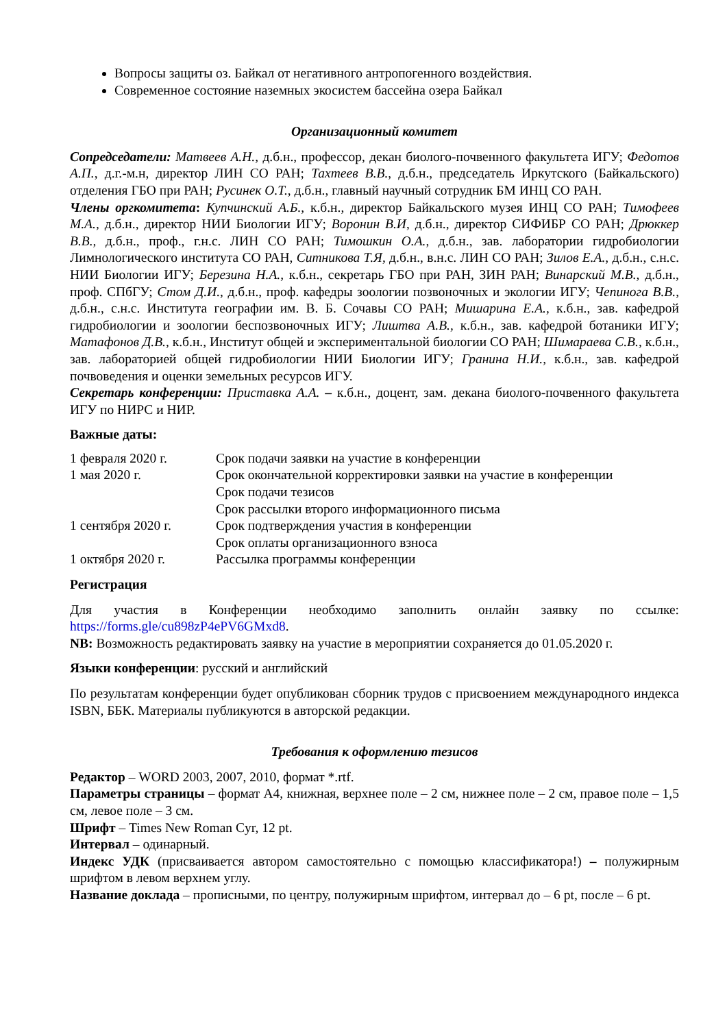Вопросы защиты оз. Байкал от негативного антропогенного воздействия.
Современное состояние наземных экосистем бассейна озера Байкал
Организационный комитет
Сопредседатели: Матвеев А.Н., д.б.н., профессор, декан биолого-почвенного факультета ИГУ; Федотов А.П., д.г.-м.н, директор ЛИН СО РАН; Тахтеев В.В., д.б.н., председатель Иркутского (Байкальского) отделения ГБО при РАН; Русинек О.Т., д.б.н., главный научный сотрудник БМ ИНЦ СО РАН.
Члены оргкомитета: Купчинский А.Б., к.б.н., директор Байкальского музея ИНЦ СО РАН; Тимофеев М.А., д.б.н., директор НИИ Биологии ИГУ; Воронин В.И, д.б.н., директор СИФИБР СО РАН; Дрюккер В.В., д.б.н., проф., г.н.с. ЛИН СО РАН; Тимошкин О.А., д.б.н., зав. лаборатории гидробиологии Лимнологического института СО РАН, Ситникова Т.Я, д.б.н., в.н.с. ЛИН СО РАН; Зилов Е.А., д.б.н., с.н.с. НИИ Биологии ИГУ; Березина Н.А., к.б.н., секретарь ГБО при РАН, ЗИН РАН; Винарский М.В., д.б.н., проф. СПбГУ; Стом Д.И., д.б.н., проф. кафедры зоологии позвоночных и экологии ИГУ; Чепинога В.В., д.б.н., с.н.с. Института географии им. В. Б. Сочавы СО РАН; Мишарина Е.А., к.б.н., зав. кафедрой гидробиологии и зоологии беспозвоночных ИГУ; Лиштва А.В., к.б.н., зав. кафедрой ботаники ИГУ; Матафонов Д.В., к.б.н., Институт общей и экспериментальной биологии СО РАН; Шимараева С.В., к.б.н., зав. лабораторией общей гидробиологии НИИ Биологии ИГУ; Гранина Н.И., к.б.н., зав. кафедрой почвоведения и оценки земельных ресурсов ИГУ.
Секретарь конференции: Приставка А.А. – к.б.н., доцент, зам. декана биолого-почвенного факультета ИГУ по НИРС и НИР.
Важные даты:
| 1 февраля 2020 г. | Срок подачи заявки на участие в конференции |
| 1 мая 2020 г. | Срок окончательной корректировки заявки на участие в конференции |
| | Срок подачи тезисов |
| | Срок рассылки второго информационного письма |
| 1 сентября 2020 г. | Срок подтверждения участия в конференции |
| | Срок оплаты организационного взноса |
| 1 октября 2020 г. | Рассылка программы конференции |
Регистрация
Для участия в Конференции необходимо заполнить онлайн заявку по ссылке: https://forms.gle/cu898zP4ePV6GMxd8.
NB: Возможность редактировать заявку на участие в мероприятии сохраняется до 01.05.2020 г.
Языки конференции: русский и английский
По результатам конференции будет опубликован сборник трудов с присвоением международного индекса ISBN, ББК. Материалы публикуются в авторской редакции.
Требования к оформлению тезисов
Редактор – WORD 2003, 2007, 2010, формат *.rtf.
Параметры страницы – формат А4, книжная, верхнее поле – 2 см, нижнее поле – 2 см, правое поле – 1,5 см, левое поле – 3 см.
Шрифт – Times New Roman Cyr, 12 pt.
Интервал – одинарный.
Индекс УДК (присваивается автором самостоятельно с помощью классификатора!) – полужирным шрифтом в левом верхнем углу.
Название доклада – прописными, по центру, полужирным шрифтом, интервал до – 6 pt, после – 6 pt.